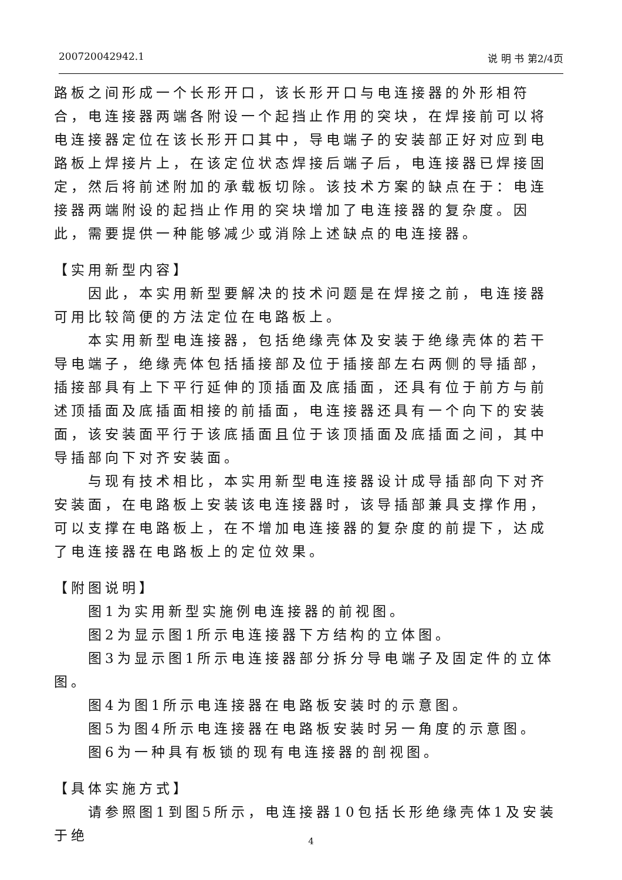200720042942.1 说 明 书 第2/4页
路板之间形成一个长形开口，该长形开口与电连接器的外形相符合，电连接器两端各附设一个起挡止作用的突块，在焊接前可以将电连接器定位在该长形开口其中，导电端子的安装部正好对应到电路板上焊接片上，在该定位状态焊接后端子后，电连接器已焊接固定，然后将前述附加的承载板切除。该技术方案的缺点在于：电连接器两端附设的起挡止作用的突块增加了电连接器的复杂度。因此，需要提供一种能够减少或消除上述缺点的电连接器。
【实用新型内容】
因此，本实用新型要解决的技术问题是在焊接之前，电连接器可用比较简便的方法定位在电路板上。
本实用新型电连接器，包括绝缘壳体及安装于绝缘壳体的若干导电端子，绝缘壳体包括插接部及位于插接部左右两侧的导插部，插接部具有上下平行延伸的顶插面及底插面，还具有位于前方与前述顶插面及底插面相接的前插面，电连接器还具有一个向下的安装面，该安装面平行于该底插面且位于该顶插面及底插面之间，其中导插部向下对齐安装面。
与现有技术相比，本实用新型电连接器设计成导插部向下对齐安装面，在电路板上安装该电连接器时，该导插部兼具支撑作用，可以支撑在电路板上，在不增加电连接器的复杂度的前提下，达成了电连接器在电路板上的定位效果。
【附图说明】
图1为实用新型实施例电连接器的前视图。
图2为显示图1所示电连接器下方结构的立体图。
图3为显示图1所示电连接器部分拆分导电端子及固定件的立体图。
图4为图1所示电连接器在电路板安装时的示意图。
图5为图4所示电连接器在电路板安装时另一角度的示意图。
图6为一种具有板锁的现有电连接器的剖视图。
【具体实施方式】
请参照图1到图5所示，电连接器10包括长形绝缘壳体1及安装于绝
4